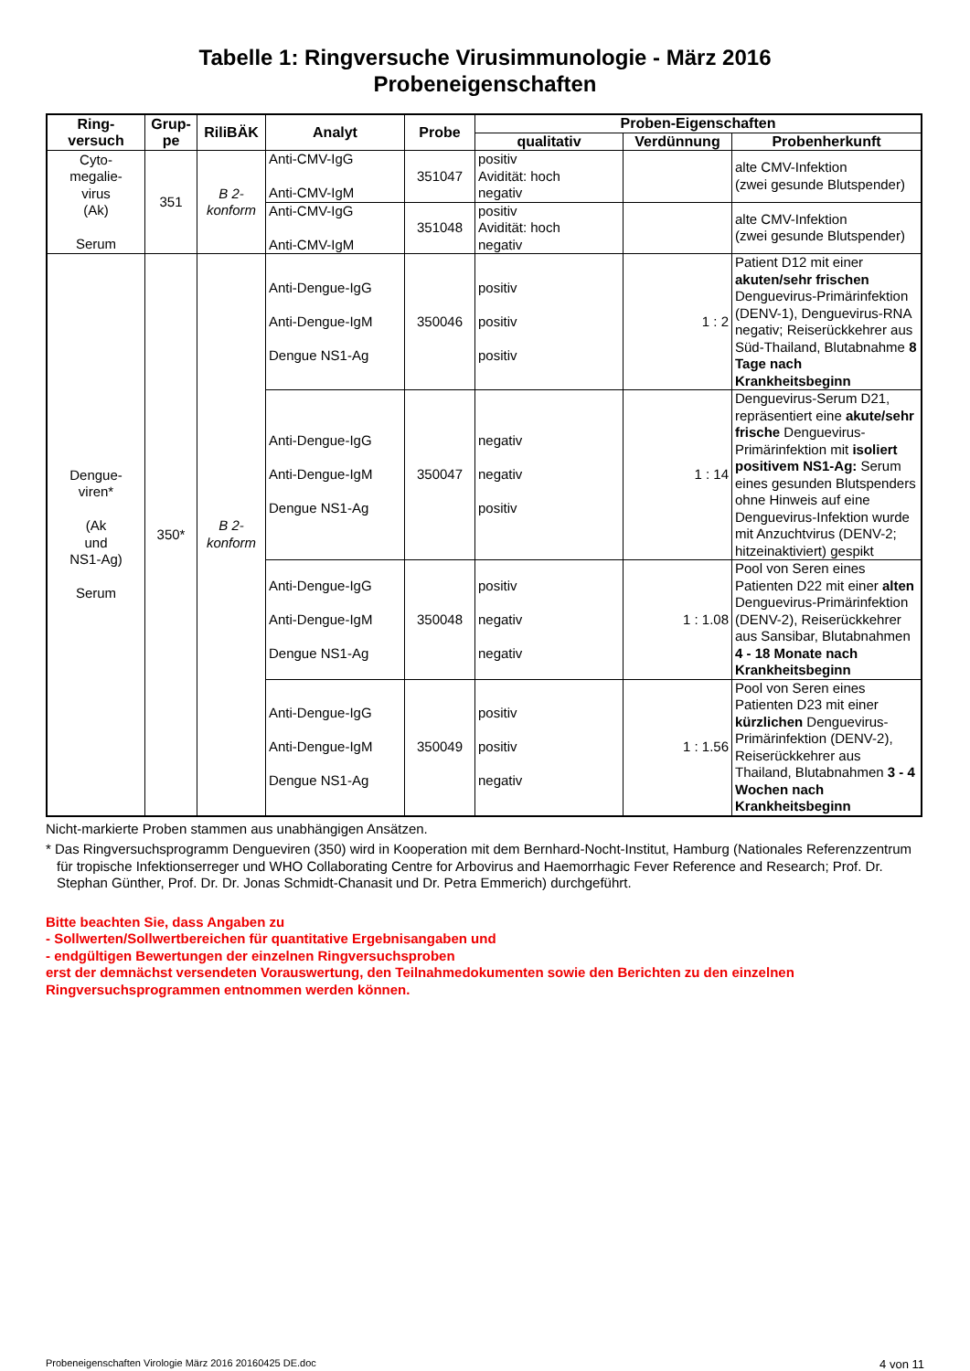Tabelle 1: Ringversuche Virusimmunologie - März 2016
Probeneigenschaften
| Ring- versuch | Grup- pe | RiliBÄK | Analyt | Probe | Proben-Eigenschaften | | |
| --- | --- | --- | --- | --- | --- | --- | --- |
| | | | | | qualitativ | Verdünnung | Probenherkunft |
| Cyto- megalie- virus (Ak) Serum | 351 | B 2- konform | Anti-CMV-IgG Anti-CMV-IgM | 351047 | positiv Avidität: hoch negativ | | alte CMV-Infektion (zwei gesunde Blutspender) |
| | | | Anti-CMV-IgG Anti-CMV-IgM | 351048 | positiv Avidität: hoch negativ | | alte CMV-Infektion (zwei gesunde Blutspender) |
| Dengue- viren* (Ak und NS1-Ag) Serum | 350* | B 2- konform | Anti-Dengue-IgG Anti-Dengue-IgM Dengue NS1-Ag | 350046 | positiv positiv positiv | 1 : 2 | Patient D12 mit einer akuten/sehr frischen Denguevirus-Primärinfektion (DENV-1), Denguevirus-RNA negativ; Reiserückkehrer aus Süd-Thailand, Blutabnahme 8 Tage nach Krankheitsbeginn |
| | | | Anti-Dengue-IgG Anti-Dengue-IgM Dengue NS1-Ag | 350047 | negativ negativ positiv | 1 : 14 | Denguevirus-Serum D21, repräsentiert eine akute/sehr frische Denguevirus-Primärinfektion mit isoliert positivem NS1-Ag: Serum eines gesunden Blutspenders ohne Hinweis auf eine Denguevirus-Infektion wurde mit Anzuchtvirus (DENV-2; hitzeinaktiviert) gespikt |
| | | | Anti-Dengue-IgG Anti-Dengue-IgM Dengue NS1-Ag | 350048 | positiv negativ negativ | 1 : 1.08 | Pool von Seren eines Patienten D22 mit einer alten Denguevirus-Primärinfektion (DENV-2), Reiserückkehrer aus Sansibar, Blutabnahmen 4 - 18 Monate nach Krankheitsbeginn |
| | | | Anti-Dengue-IgG Anti-Dengue-IgM Dengue NS1-Ag | 350049 | positiv positiv negativ | 1 : 1.56 | Pool von Seren eines Patienten D23 mit einer kürzlichen Denguevirus-Primärinfektion (DENV-2), Reiserückkehrer aus Thailand, Blutabnahmen 3 - 4 Wochen nach Krankheitsbeginn |
Nicht-markierte Proben stammen aus unabhängigen Ansätzen.
* Das Ringversuchsprogramm Dengueviren (350) wird in Kooperation mit dem Bernhard-Nocht-Institut, Hamburg (Nationales Referenzzentrum für tropische Infektionserreger und WHO Collaborating Centre for Arbovirus and Haemorrhagic Fever Reference and Research; Prof. Dr. Stephan Günther, Prof. Dr. Dr. Jonas Schmidt-Chanasit und Dr. Petra Emmerich) durchgeführt.
Bitte beachten Sie, dass Angaben zu
- Sollwerten/Sollwertbereichen für quantitative Ergebnisangaben und
- endgültigen Bewertungen der einzelnen Ringversuchsproben
erst der demnächst versendeten Vorauswertung, den Teilnahmedokumenten sowie den Berichten zu den einzelnen Ringversuchsprogrammen entnommen werden können.
Probeneigenschaften Virologie März 2016 20160425 DE.doc 4 von 11